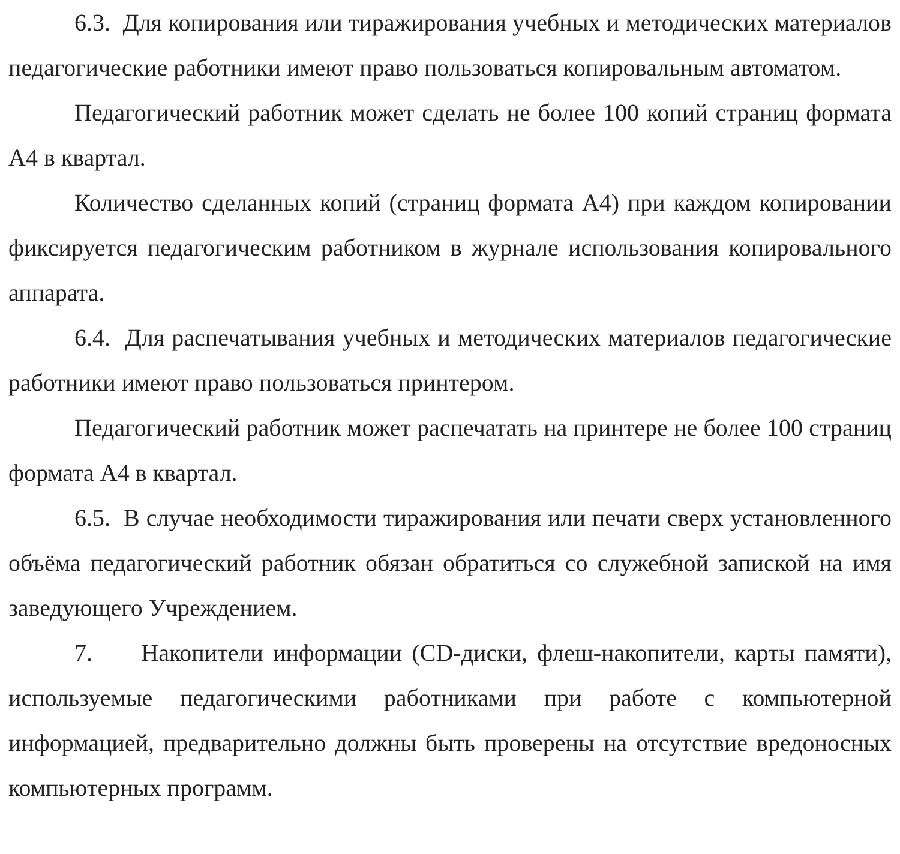6.3. Для копирования или тиражирования учебных и методических материалов педагогические работники имеют право пользоваться копировальным автоматом.
Педагогический работник может сделать не более 100 копий страниц формата А4 в квартал.
Количество сделанных копий (страниц формата А4) при каждом копировании фиксируется педагогическим работником в журнале использования копировального аппарата.
6.4. Для распечатывания учебных и методических материалов педагогические работники имеют право пользоваться принтером.
Педагогический работник может распечатать на принтере не более 100 страниц формата А4 в квартал.
6.5. В случае необходимости тиражирования или печати сверх установленного объёма педагогический работник обязан обратиться со служебной запиской на имя заведующего Учреждением.
7. Накопители информации (CD-диски, флеш-накопители, карты памяти), используемые педагогическими работниками при работе с компьютерной информацией, предварительно должны быть проверены на отсутствие вредоносных компьютерных программ.